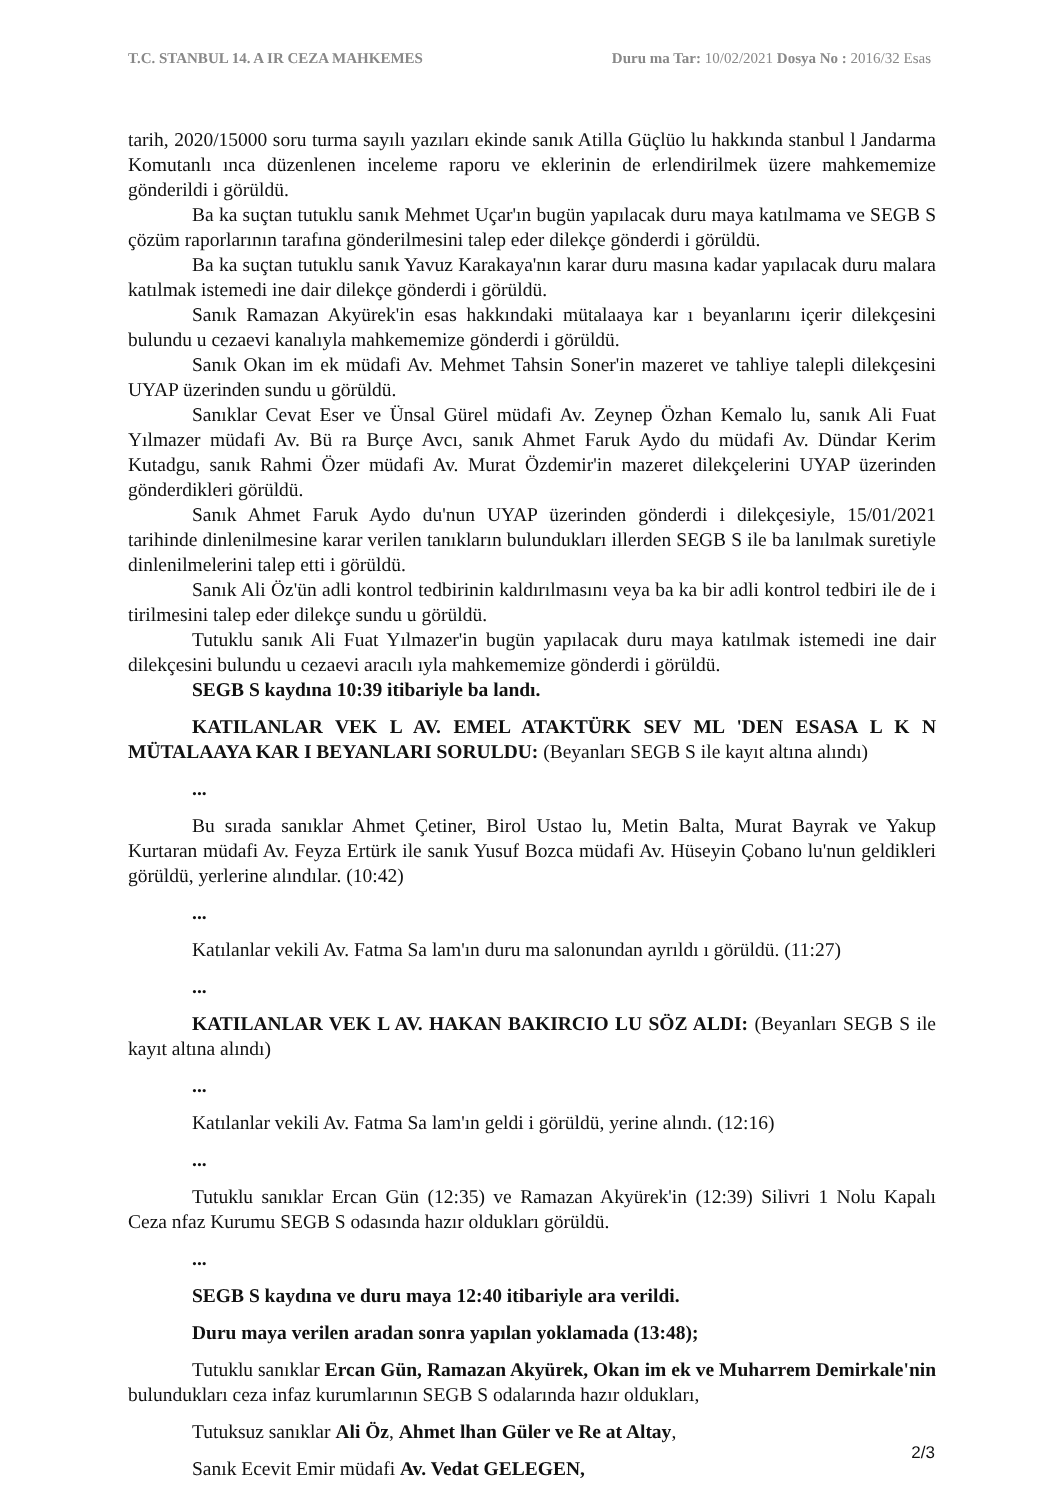T.C. STANBUL 14. A IR CEZA MAHKEMES Duru ma Tar: 10/02/2021 Dosya No : 2016/32 Esas
tarih, 2020/15000 soru turma sayılı yazıları ekinde sanık Atilla Güçlüo lu hakkında stanbul l Jandarma Komutanlı ınca düzenlenen inceleme raporu ve eklerinin de erlendirilmek üzere mahkememize gönderildi i görüldü.
Ba ka suçtan tutuklu sanık Mehmet Uçar'ın bugün yapılacak duru maya katılmama ve SEGB S çözüm raporlarının tarafına gönderilmesini talep eder dilekçe gönderdi i görüldü.
Ba ka suçtan tutuklu sanık Yavuz Karakaya'nın karar duru masına kadar yapılacak duru malara katılmak istemedi ine dair dilekçe gönderdi i görüldü.
Sanık Ramazan Akyürek'in esas hakkındaki mütalaaya kar ı beyanlarını içerir dilekçesini bulundu u cezaevi kanalıyla mahkememize gönderdi i görüldü.
Sanık Okan im ek müdafi Av. Mehmet Tahsin Soner'in mazeret ve tahliye talepli dilekçesini UYAP üzerinden sundu u görüldü.
Sanıklar Cevat Eser ve Ünsal Gürel müdafi Av. Zeynep Özhan Kemalo lu, sanık Ali Fuat Yılmazer müdafi Av. Bü ra Burçe Avcı, sanık Ahmet Faruk Aydo du müdafi Av. Dündar Kerim Kutadgu, sanık Rahmi Özer müdafi Av. Murat Özdemir'in mazeret dilekçelerini UYAP üzerinden gönderdikleri görüldü.
Sanık Ahmet Faruk Aydo du'nun UYAP üzerinden gönderdi i dilekçesiyle, 15/01/2021 tarihinde dinlenilmesine karar verilen tanıkların bulundukları illerden SEGB S ile ba lanılmak suretiyle dinlenilmelerini talep etti i görüldü.
Sanık Ali Öz'ün adli kontrol tedbirinin kaldırılmasını veya ba ka bir adli kontrol tedbiri ile de i tirilmesini talep eder dilekçe sundu u görüldü.
Tutuklu sanık Ali Fuat Yılmazer'in bugün yapılacak duru maya katılmak istemedi ine dair dilekçesini bulundu u cezaevi aracılı ıyla mahkememize gönderdi i görüldü.
SEGB S kaydına 10:39 itibariyle ba landı.
KATILANLAR VEK L AV. EMEL ATAKTÜRK SEV ML 'DEN ESASA L K N MÜTALAAYA KAR I BEYANLARI SORULDU: (Beyanları SEGB S ile kayıt altına alındı)
...
Bu sırada sanıklar Ahmet Çetiner, Birol Ustao lu, Metin Balta, Murat Bayrak ve Yakup Kurtaran müdafi Av. Feyza Ertürk ile sanık Yusuf Bozca müdafi Av. Hüseyin Çobano lu'nun geldikleri görüldü, yerlerine alındılar. (10:42)
...
Katılanlar vekili Av. Fatma Sa lam'ın duru ma salonundan ayrıldı ı görüldü. (11:27)
...
KATILANLAR VEK L AV. HAKAN BAKIRCIO LU SÖZ ALDI: (Beyanları SEGB S ile kayıt altına alındı)
...
Katılanlar vekili Av. Fatma Sa lam'ın geldi i görüldü, yerine alındı. (12:16)
...
Tutuklu sanıklar Ercan Gün (12:35) ve Ramazan Akyürek'in (12:39) Silivri 1 Nolu Kapalı Ceza nfaz Kurumu SEGB S odasında hazır oldukları görüldü.
...
SEGB S kaydına ve duru maya 12:40 itibariyle ara verildi.
Duru maya verilen aradan sonra yapılan yoklamada (13:48);
Tutuklu sanıklar Ercan Gün, Ramazan Akyürek, Okan im ek ve Muharrem Demirkale'nin bulundukları ceza infaz kurumlarının SEGB S odalarında hazır oldukları,
Tutuksuz sanıklar Ali Öz, Ahmet lhan Güler ve Re at Altay,
Sanık Ecevit Emir müdafi Av. Vedat GELEGEN,
2/3